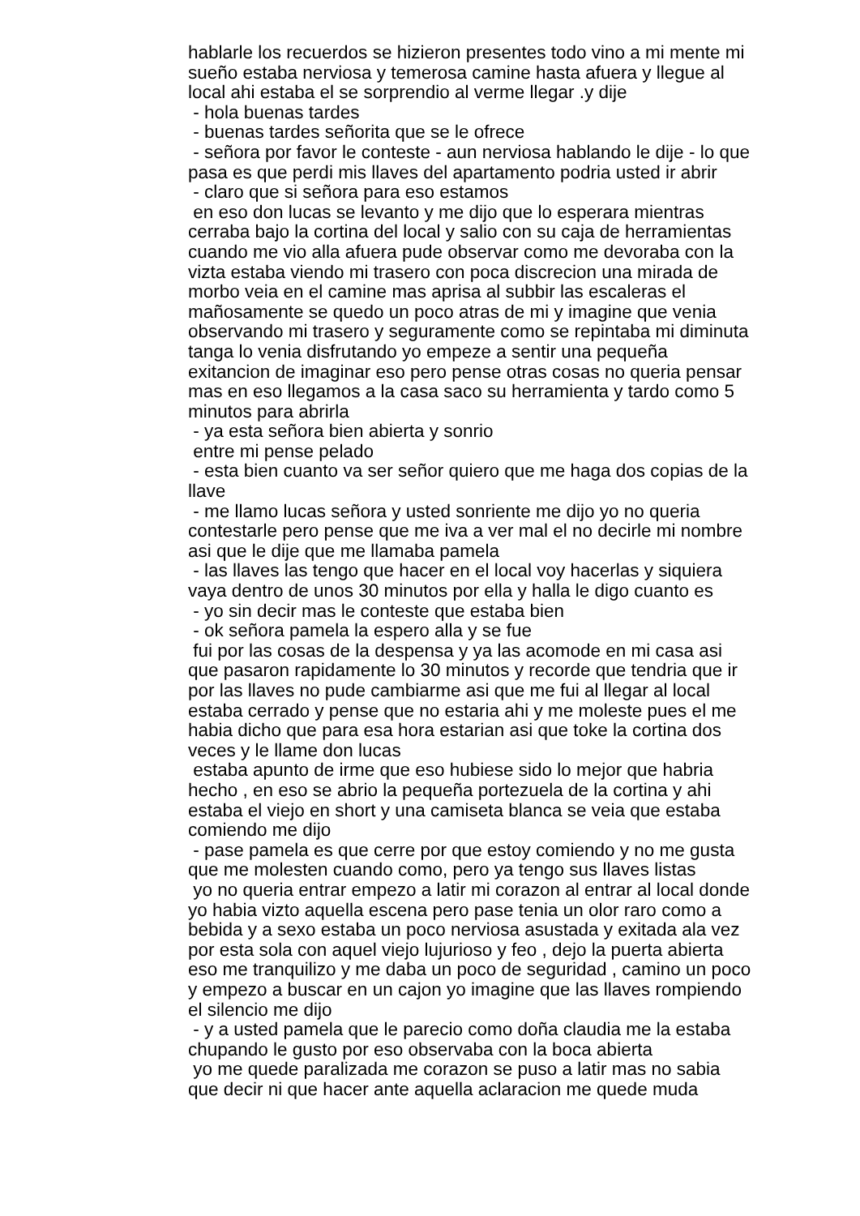hablarle los recuerdos se hizieron presentes todo vino a mi mente mi sueño estaba nerviosa y temerosa camine hasta afuera y llegue al local ahi estaba el se sorprendio al verme llegar .y dije - hola buenas tardes - buenas tardes señorita que se le ofrece - señora por favor le conteste - aun nerviosa hablando le dije - lo que pasa es que perdi mis llaves del apartamento podria usted ir abrir - claro que si señora para eso estamos en eso don lucas se levanto y me dijo que lo esperara mientras cerraba bajo la cortina del local y salio con su caja de herramientas cuando me vio alla afuera pude observar como me devoraba con la vizta estaba viendo mi trasero con poca discrecion una mirada de morbo veia en el camine mas aprisa al subbir las escaleras el mañosamente se quedo un poco atras de mi y imagine que venia observando mi trasero y seguramente como se repintaba mi diminuta tanga lo venia disfrutando yo empeze a sentir una pequeña exitancion de imaginar eso pero pense otras cosas no queria pensar mas en eso llegamos a la casa saco su herramienta y tardo como 5 minutos para abrirla - ya esta señora bien abierta y sonrio entre mi pense pelado - esta bien cuanto va ser señor quiero que me haga dos copias de la llave - me llamo lucas señora y usted sonriente me dijo yo no queria contestarle pero pense que me iva a ver mal el no decirle mi nombre asi que le dije que me llamaba pamela - las llaves las tengo que hacer en el local voy hacerlas y siquiera vaya dentro de unos 30 minutos por ella y halla le digo cuanto es - yo sin decir mas le conteste que estaba bien - ok señora pamela la espero alla y se fue fui por las cosas de la despensa y ya las acomode en mi casa asi que pasaron rapidamente lo 30 minutos y recorde que tendria que ir por las llaves no pude cambiarme asi que me fui al llegar al local estaba cerrado y pense que no estaria ahi y me moleste pues el me habia dicho que para esa hora estarian asi que toke la cortina dos veces y le llame don lucas estaba apunto de irme que eso hubiese sido lo mejor que habria hecho , en eso se abrio la pequeña portezuela de la cortina y ahi estaba el viejo en short y una camiseta blanca se veia que estaba comiendo me dijo - pase pamela es que cerre por que estoy comiendo y no me gusta que me molesten cuando como, pero ya tengo sus llaves listas yo no queria entrar empezo a latir mi corazon al entrar al local donde yo habia vizto aquella escena pero pase tenia un olor raro como a bebida y a sexo estaba un poco nerviosa asustada y exitada ala vez por esta sola con aquel viejo lujurioso y feo , dejo la puerta abierta eso me tranquilizo y me daba un poco de seguridad , camino un poco y empezo a buscar en un cajon yo imagine que las llaves rompiendo el silencio me dijo - y a usted pamela que le parecio como doña claudia me la estaba chupando le gusto por eso observaba con la boca abierta yo me quede paralizada me corazon se puso a latir mas no sabia que decir ni que hacer ante aquella aclaracion me quede muda